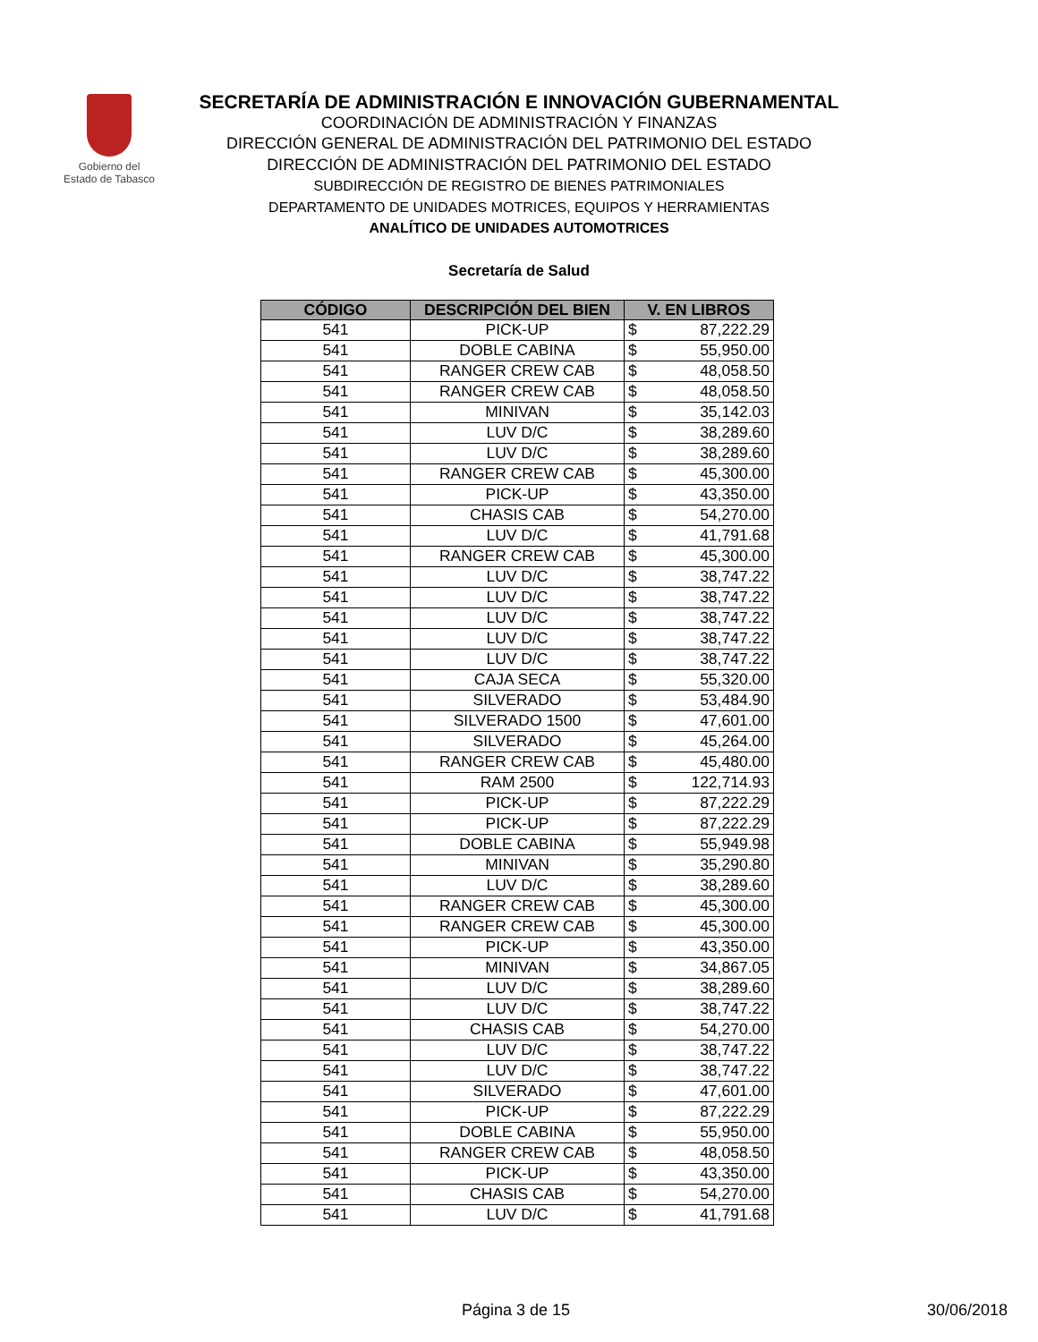Gobierno del
Estado de Tabasco
SECRETARÍA DE ADMINISTRACIÓN E INNOVACIÓN GUBERNAMENTAL
COORDINACIÓN DE ADMINISTRACIÓN Y FINANZAS
DIRECCIÓN GENERAL DE ADMINISTRACIÓN DEL PATRIMONIO DEL ESTADO
DIRECCIÓN DE ADMINISTRACIÓN DEL PATRIMONIO DEL ESTADO
SUBDIRECCIÓN DE REGISTRO DE BIENES PATRIMONIALES
DEPARTAMENTO DE UNIDADES MOTRICES, EQUIPOS Y HERRAMIENTAS
ANALÍTICO DE UNIDADES AUTOMOTRICES
Secretaría de Salud
| CÓDIGO | DESCRIPCIÓN DEL BIEN | V. EN LIBROS |
| --- | --- | --- |
| 541 | PICK-UP | $ 87,222.29 |
| 541 | DOBLE CABINA | $ 55,950.00 |
| 541 | RANGER CREW CAB | $ 48,058.50 |
| 541 | RANGER CREW CAB | $ 48,058.50 |
| 541 | MINIVAN | $ 35,142.03 |
| 541 | LUV D/C | $ 38,289.60 |
| 541 | LUV D/C | $ 38,289.60 |
| 541 | RANGER CREW CAB | $ 45,300.00 |
| 541 | PICK-UP | $ 43,350.00 |
| 541 | CHASIS CAB | $ 54,270.00 |
| 541 | LUV D/C | $ 41,791.68 |
| 541 | RANGER CREW CAB | $ 45,300.00 |
| 541 | LUV D/C | $ 38,747.22 |
| 541 | LUV D/C | $ 38,747.22 |
| 541 | LUV D/C | $ 38,747.22 |
| 541 | LUV D/C | $ 38,747.22 |
| 541 | LUV D/C | $ 38,747.22 |
| 541 | CAJA SECA | $ 55,320.00 |
| 541 | SILVERADO | $ 53,484.90 |
| 541 | SILVERADO 1500 | $ 47,601.00 |
| 541 | SILVERADO | $ 45,264.00 |
| 541 | RANGER CREW CAB | $ 45,480.00 |
| 541 | RAM 2500 | $ 122,714.93 |
| 541 | PICK-UP | $ 87,222.29 |
| 541 | PICK-UP | $ 87,222.29 |
| 541 | DOBLE CABINA | $ 55,949.98 |
| 541 | MINIVAN | $ 35,290.80 |
| 541 | LUV D/C | $ 38,289.60 |
| 541 | RANGER CREW CAB | $ 45,300.00 |
| 541 | RANGER CREW CAB | $ 45,300.00 |
| 541 | PICK-UP | $ 43,350.00 |
| 541 | MINIVAN | $ 34,867.05 |
| 541 | LUV D/C | $ 38,289.60 |
| 541 | LUV D/C | $ 38,747.22 |
| 541 | CHASIS CAB | $ 54,270.00 |
| 541 | LUV D/C | $ 38,747.22 |
| 541 | LUV D/C | $ 38,747.22 |
| 541 | SILVERADO | $ 47,601.00 |
| 541 | PICK-UP | $ 87,222.29 |
| 541 | DOBLE CABINA | $ 55,950.00 |
| 541 | RANGER CREW CAB | $ 48,058.50 |
| 541 | PICK-UP | $ 43,350.00 |
| 541 | CHASIS CAB | $ 54,270.00 |
| 541 | LUV D/C | $ 41,791.68 |
Página 3 de 15 30/06/2018